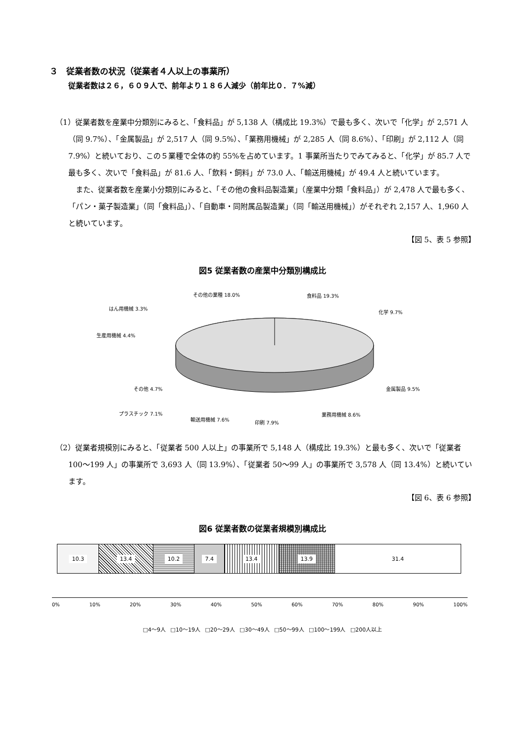３　従業者数の状況（従業者４人以上の事業所）
従業者数は２６，６０９人で、前年より１８６人減少（前年比０．７%減）
（1）従業者数を産業中分類別にみると、「食料品」が 5,138 人（構成比 19.3%）で最も多く、次いで「化学」が 2,571 人（同 9.7%）、「金属製品」が 2,517 人（同 9.5%）、「業務用機械」が 2,285 人（同 8.6%）、「印刷」が 2,112 人（同 7.9%）と続いており、この５業種で全体の約 55%を占めています。1 事業所当たりでみてみると、「化学」が 85.7 人で最も多く、次いで「食料品」が 81.6 人、「飲料・飼料」が 73.0 人、「輸送用機械」が 49.4 人と続いています。
また、従業者数を産業小分類別にみると、「その他の食料品製造業」（産業中分類「食料品」）が 2,478 人で最も多く、「パン・菓子製造業」（同「食料品」）、「自動車・同附属品製造業」（同「輸送用機械」）がそれぞれ 2,157 人、1,960 人と続いています。
【図 5、表 5 参照】
図5 従業者数の産業中分類別構成比
その他の業種 18.0% 食料品 19.3%
はん用機械 3.3%
化学 9.7%
生産用機械 4.4%
その他 4.7% 金属製品 9.5%
プラスチック 7.1% 業務用機械 8.6%
輸送用機械 7.6%
印刷 7.9%
（2）従業者規模別にみると、「従業者 500 人以上」の事業所で 5,148 人（構成比 19.3%）と最も多く、次いで「従業者 100～199 人」の事業所で 3,693 人（同 13.9%）、「従業者 50～99 人」の事業所で 3,578 人（同 13.4%）と続いています。
【図 6、表 6 参照】
図6 従業者数の従業者規模別構成比
10.3 13.4 10.2 7.4 13.4 13.9 31.4
0% 10% 20% 30% 40% 50% 60% 70% 80% 90% 100%
□4～9人 □10～19人 □20～29人 □30～49人 □50～99人 □100～199人 □200人以上